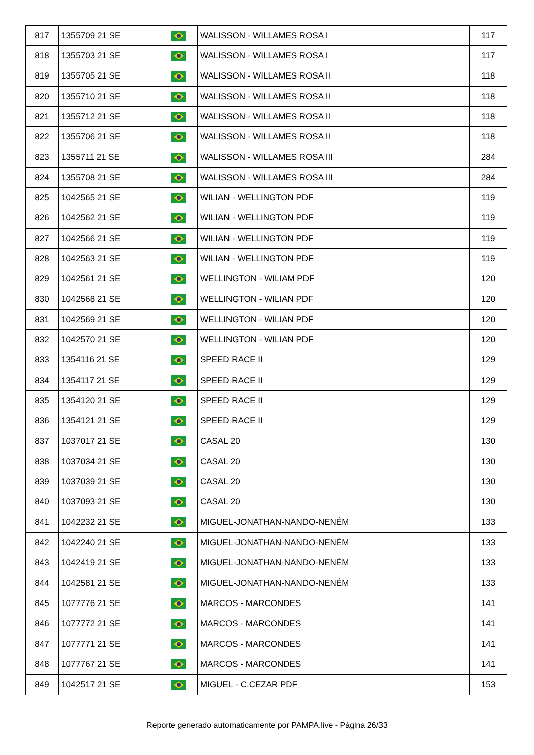| 817 | 1355709 21 SE | | WALISSON - WILLAMES ROSA I | 117 |
| 818 | 1355703 21 SE | | WALISSON - WILLAMES ROSA I | 117 |
| 819 | 1355705 21 SE | | WALISSON - WILLAMES ROSA II | 118 |
| 820 | 1355710 21 SE | | WALISSON - WILLAMES ROSA II | 118 |
| 821 | 1355712 21 SE | | WALISSON - WILLAMES ROSA II | 118 |
| 822 | 1355706 21 SE | | WALISSON - WILLAMES ROSA II | 118 |
| 823 | 1355711 21 SE | | WALISSON - WILLAMES ROSA III | 284 |
| 824 | 1355708 21 SE | | WALISSON - WILLAMES ROSA III | 284 |
| 825 | 1042565 21 SE | | WILIAN - WELLINGTON PDF | 119 |
| 826 | 1042562 21 SE | | WILIAN - WELLINGTON PDF | 119 |
| 827 | 1042566 21 SE | | WILIAN - WELLINGTON PDF | 119 |
| 828 | 1042563 21 SE | | WILIAN - WELLINGTON PDF | 119 |
| 829 | 1042561 21 SE | | WELLINGTON - WILIAM PDF | 120 |
| 830 | 1042568 21 SE | | WELLINGTON - WILIAN PDF | 120 |
| 831 | 1042569 21 SE | | WELLINGTON - WILIAN PDF | 120 |
| 832 | 1042570 21 SE | | WELLINGTON - WILIAN PDF | 120 |
| 833 | 1354116 21 SE | | SPEED RACE II | 129 |
| 834 | 1354117 21 SE | | SPEED RACE II | 129 |
| 835 | 1354120 21 SE | | SPEED RACE II | 129 |
| 836 | 1354121 21 SE | | SPEED RACE II | 129 |
| 837 | 1037017 21 SE | | CASAL 20 | 130 |
| 838 | 1037034 21 SE | | CASAL 20 | 130 |
| 839 | 1037039 21 SE | | CASAL 20 | 130 |
| 840 | 1037093 21 SE | | CASAL 20 | 130 |
| 841 | 1042232 21 SE | | MIGUEL-JONATHAN-NANDO-NENÉM | 133 |
| 842 | 1042240 21 SE | | MIGUEL-JONATHAN-NANDO-NENÉM | 133 |
| 843 | 1042419 21 SE | | MIGUEL-JONATHAN-NANDO-NENÉM | 133 |
| 844 | 1042581 21 SE | | MIGUEL-JONATHAN-NANDO-NENÉM | 133 |
| 845 | 1077776 21 SE | | MARCOS - MARCONDES | 141 |
| 846 | 1077772 21 SE | | MARCOS - MARCONDES | 141 |
| 847 | 1077771 21 SE | | MARCOS - MARCONDES | 141 |
| 848 | 1077767 21 SE | | MARCOS - MARCONDES | 141 |
| 849 | 1042517 21 SE | | MIGUEL - C.CEZAR PDF | 153 |
Reporte generado automaticamente por PAMPA.live - Página 26/33